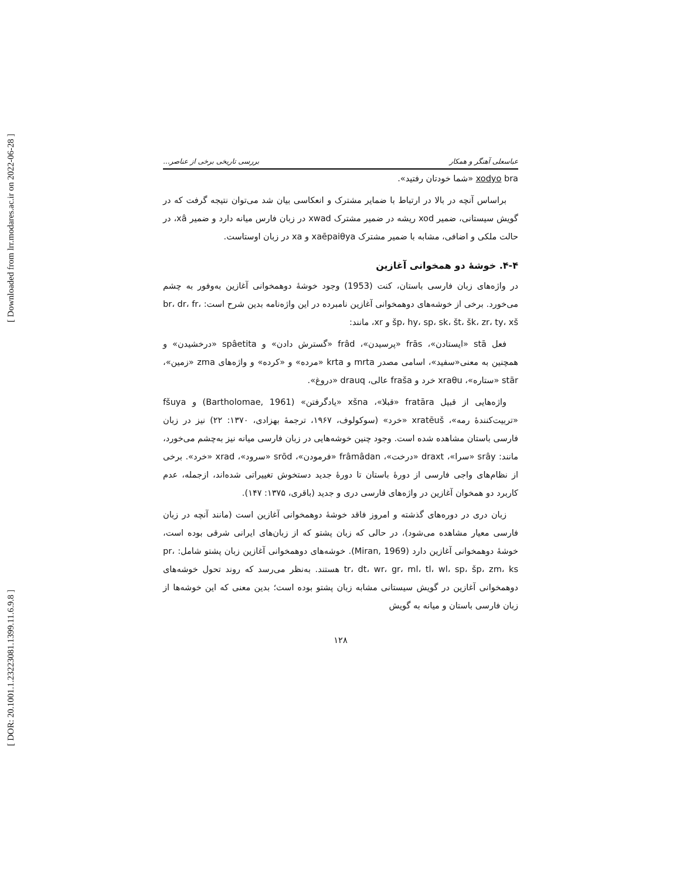[ Downloaded from lrr.modares.ac.ir on 2022-06-28 ]
[ DOR: 20.1001.1.23223081.1399.11.6.9.8 ]
عباسعلی آهنگر و همکار بررسی تاریخی برخی از عناصر...
xodyo bra «شما خودتان رفتید».
براساس آنچه در بالا در ارتباط با ضمایر مشترک و انعکاسی بیان شد می‌توان نتیجه گرفت که در گویش سیستانی، ضمیر xod ریشه در ضمیر مشترک xwad در زبان فارس میانه دارد و ضمیر xâ، در حالت ملکی و اضافی، مشابه با ضمیر مشترک xaēpaiθya و xa در زبان اوستاست.
۴-۴. خوشۀ دو همخوانی آغازین
در واژه‌های زبان فارسی باستان، کنت (1953) وجود خوشۀ دوهمخوانی آغازین به‌وفور به چشم می‌خورد. برخی از خوشه‌های دوهمخوانی آغازین نامبرده در این واژه‌نامه بدین شرح است: br، dr، fr، šp، hy، sp، sk، št، šk، zr، ty، xš و xr، مانند:
فعل stā «ایستادن»، frās «پرسیدن»، frâd «گسترش دادن» و spâetita «درخشیدن» و همچنین به معنی«سفید»، اسامی مصدر mrta و krta «مرده» و «کرده» و واژه‌های zma «زمین»، stār «ستاره»، xraθu خرد و fraša عالی، drauq «دروغ».
واژه‌هایی از قبیل fratāra «قبلا»، xšna «یادگرفتن» (Bartholomae, 1961) و fšuya «تربیت‌کنندۀ رمه»، xratēuš «خرد» (سوکولوف، ۱۹۶۷، ترجمۀ بهزادی، ۱۳۷۰: ۲۲) نیز در زبان فارسی باستان مشاهده شده است. وجود چنین خوشه‌هایی در زبان فارسی میانه نیز به‌چشم می‌خورد، مانند: srây «سرا»، draxt «درخت»، frâmâdan «فرمودن»، srōd «سرود»، xrad «خرد». برخی از نظام‌های واجی فارسی از دورۀ باستان تا دورۀ جدید دستخوش تغییراتی شده‌اند، ازجمله، عدم کاربرد دو همخوان آغازین در واژه‌های فارسی دری و جدید (باقری، ۱۳۷۵: ۱۴۷).
زبان دری در دوره‌های گذشته و امروز فاقد خوشۀ دوهمخوانی آغازین است (مانند آنچه در زبان فارسی معیار مشاهده می‌شود)، در حالی که زبان پشتو که از زبان‌های ایرانی شرقی بوده است، خوشۀ دوهمخوانی آغازین دارد (Miran, 1969). خوشه‌های دوهمخوانی آغازین زبان پشتو شامل: pr، tr، dt، wr، gr، ml، tl، wl، sp، šp، zm، ks هستند. به‌نظر می‌رسد که روند تحول خوشه‌های دوهمخوانی آغازین در گویش سیستانی مشابه زبان پشتو بوده است؛ بدین معنی که این خوشه‌ها از زبان فارسی باستان و میانه به گویش
۱۲۸